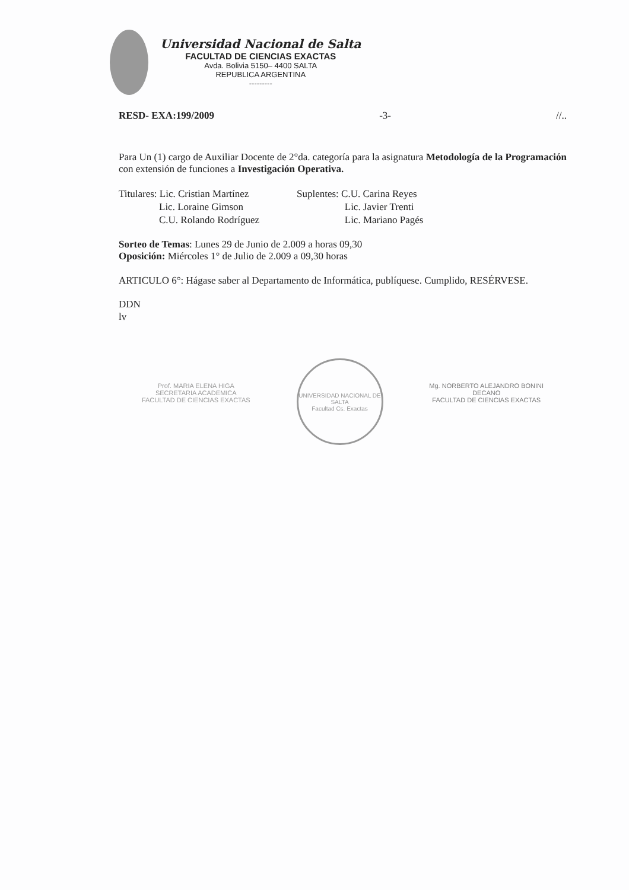Universidad Nacional de Salta
FACULTAD DE CIENCIAS EXACTAS
Avda. Bolivia 5150– 4400 SALTA
REPUBLICA ARGENTINA
---------
RESD- EXA:199/2009 -3- //..
Para Un (1) cargo de Auxiliar Docente de 2°da. categoría para la asignatura Metodología de la Programación con extensión de funciones a Investigación Operativa.
Titulares: Lic. Cristian Martínez
Lic. Loraine Gimson
C.U. Rolando Rodríguez
Suplentes: C.U. Carina Reyes
Lic. Javier Trenti
Lic. Mariano Pagés
Sorteo de Temas: Lunes 29 de Junio de 2.009 a horas 09,30
Oposición: Miércoles 1° de Julio de 2.009 a 09,30 horas
ARTICULO 6°: Hágase saber al Departamento de Informática, publíquese. Cumplido, RESÉRVESE.
DDN
lv
Prof. MARIA ELENA HIGA
SECRETARIA ACADEMICA
FACULTAD DE CIENCIAS EXACTAS
UNIVERSIDAD NACIONAL DE SALTA
Facultad Cs. Exactas
Mg. NORBERTO ALEJANDRO BONINI
DECANO
FACULTAD DE CIENCIAS EXACTAS